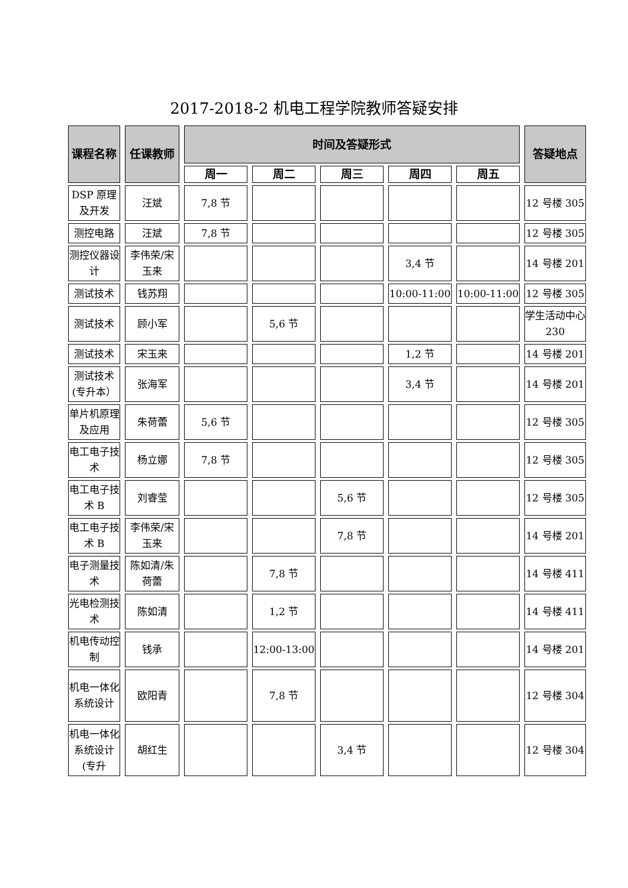2017-2018-2 机电工程学院教师答疑安排
| 课程名称 | 任课教师 | 时间及答疑形式 | | | | | 答疑地点 |
| --- | --- | --- | --- | --- | --- | --- | --- |
| | | 周一 | 周二 | 周三 | 周四 | 周五 | |
| DSP 原理及开发 | 汪斌 | 7,8 节 | | | | | 12 号楼 305 |
| 测控电路 | 汪斌 | 7,8 节 | | | | | 12 号楼 305 |
| 测控仪器设计 | 李伟荣/宋玉来 | | | | 3,4 节 | | 14 号楼 201 |
| 测试技术 | 钱苏翔 | | | | 10:00-11:00 | 10:00-11:00 | 12 号楼 305 |
| 测试技术 | 顾小军 | | 5,6 节 | | | | 学生活动中心 230 |
| 测试技术 | 宋玉来 | | | | 1,2 节 | | 14 号楼 201 |
| 测试技术(专升本） | 张海军 | | | | 3,4 节 | | 14 号楼 201 |
| 单片机原理及应用 | 朱荷蕾 | 5,6 节 | | | | | 12 号楼 305 |
| 电工电子技术 | 杨立娜 | 7,8 节 | | | | | 12 号楼 305 |
| 电工电子技术 B | 刘睿莹 | | | 5,6 节 | | | 12 号楼 305 |
| 电工电子技术 B | 李伟荣/宋玉来 | | | 7,8 节 | | | 14 号楼 201 |
| 电子测量技术 | 陈如清/朱荷蕾 | | 7,8 节 | | | | 14 号楼 411 |
| 光电检测技术 | 陈如清 | | 1,2 节 | | | | 14 号楼 411 |
| 机电传动控制 | 钱承 | | 12:00-13:00 | | | | 14 号楼 201 |
| 机电一体化系统设计 | 欧阳青 | | 7,8 节 | | | | 12 号楼 304 |
| 机电一体化系统设计(专升 | 胡红生 | | | 3,4 节 | | | 12 号楼 304 |